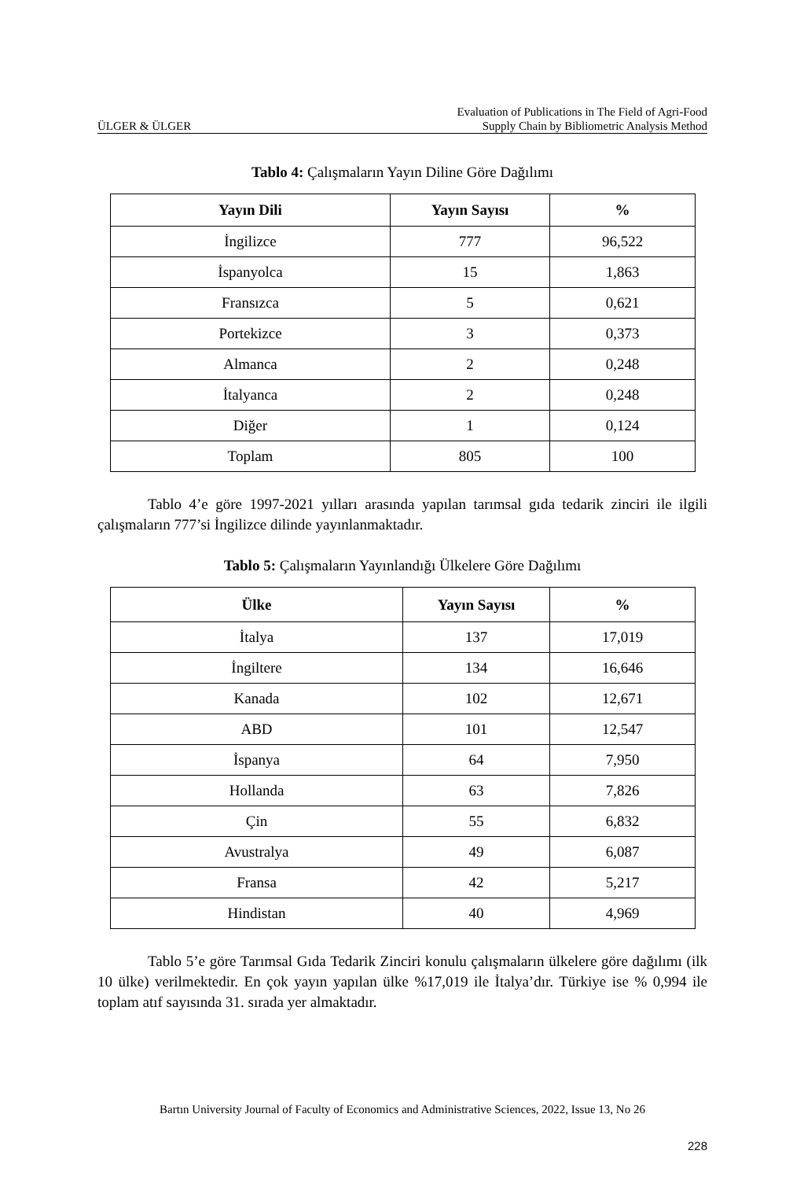ÜLGER & ÜLGER Evaluation of Publications in The Field of Agri-Food
Supply Chain by Bibliometric Analysis Method
Tablo 4: Çalışmaların Yayın Diline Göre Dağılımı
| Yayın Dili | Yayın Sayısı | % |
| --- | --- | --- |
| İngilizce | 777 | 96,522 |
| İspanyolca | 15 | 1,863 |
| Fransızca | 5 | 0,621 |
| Portekizce | 3 | 0,373 |
| Almanca | 2 | 0,248 |
| İtalyanca | 2 | 0,248 |
| Diğer | 1 | 0,124 |
| Toplam | 805 | 100 |
Tablo 4’e göre 1997-2021 yılları arasında yapılan tarımsal gıda tedarik zinciri ile ilgili çalışmaların 777’si İngilizce dilinde yayınlanmaktadır.
Tablo 5: Çalışmaların Yayınlandığı Ülkelere Göre Dağılımı
| Ülke | Yayın Sayısı | % |
| --- | --- | --- |
| İtalya | 137 | 17,019 |
| İngiltere | 134 | 16,646 |
| Kanada | 102 | 12,671 |
| ABD | 101 | 12,547 |
| İspanya | 64 | 7,950 |
| Hollanda | 63 | 7,826 |
| Çin | 55 | 6,832 |
| Avustralya | 49 | 6,087 |
| Fransa | 42 | 5,217 |
| Hindistan | 40 | 4,969 |
Tablo 5’e göre Tarımsal Gıda Tedarik Zinciri konulu çalışmaların ülkelere göre dağılımı (ilk 10 ülke) verilmektedir. En çok yayın yapılan ülke %17,019 ile İtalya’dır. Türkiye ise % 0,994 ile toplam atıf sayısında 31. sırada yer almaktadır.
Bartın University Journal of Faculty of Economics and Administrative Sciences, 2022, Issue 13, No 26
228